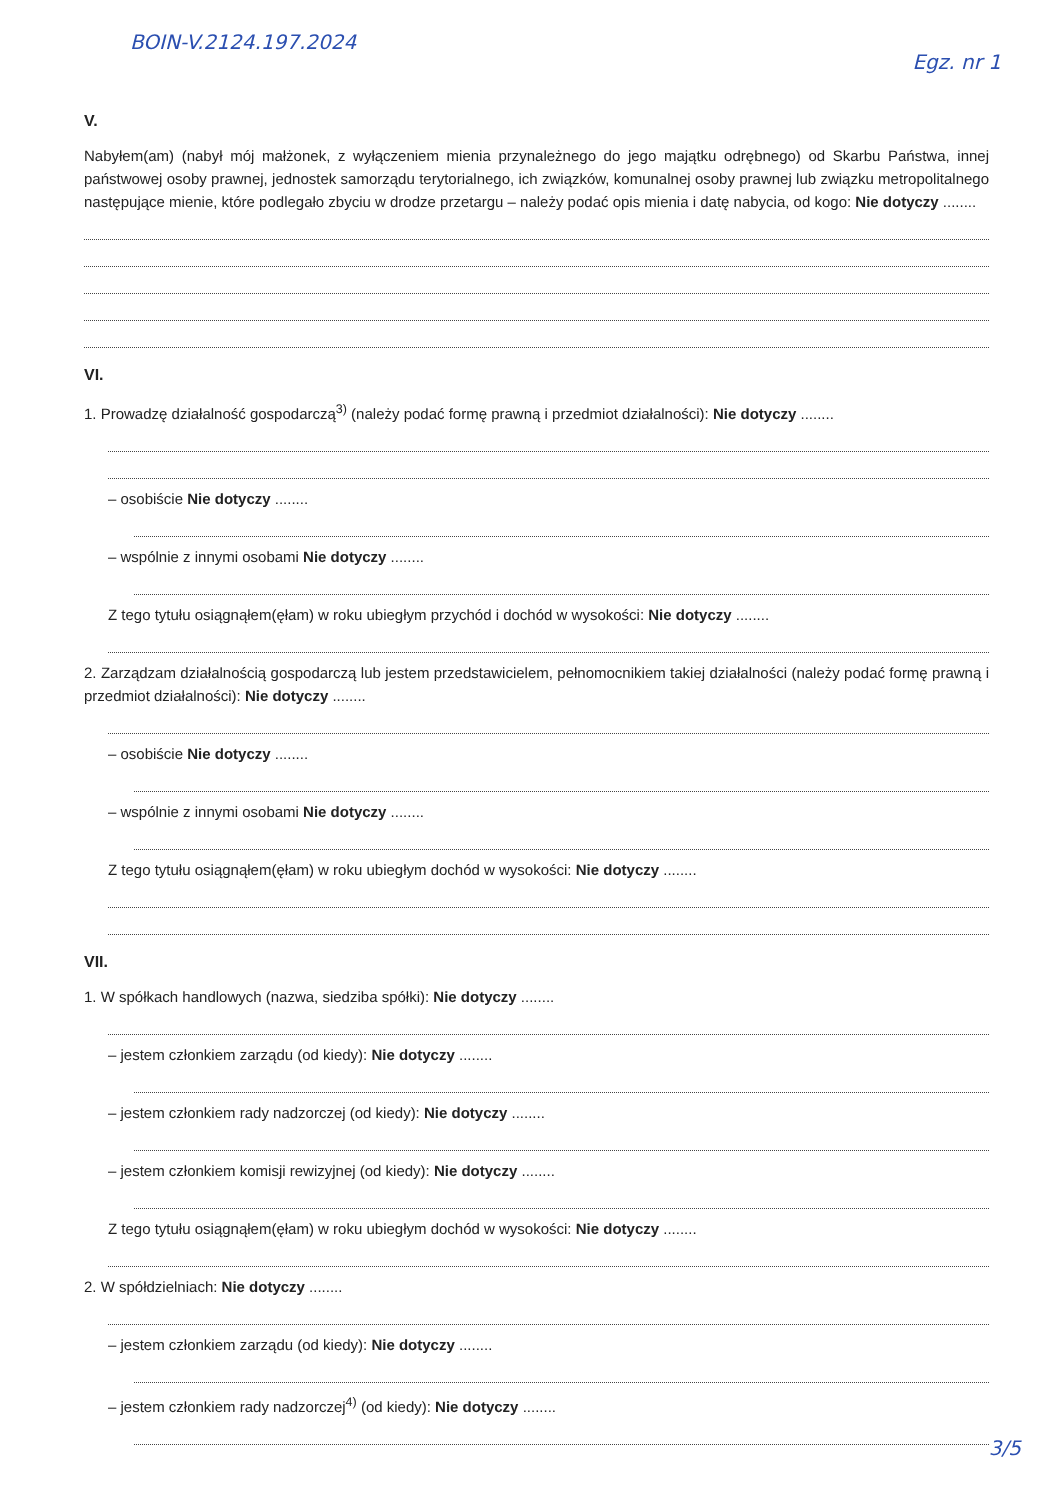BOIN-V.2124.197.2024
Egz. nr 1
V.
Nabyłem(am) (nabył mój małżonek, z wyłączeniem mienia przynależnego do jego majątku odrębnego) od Skarbu Państwa, innej państwowej osoby prawnej, jednostek samorządu terytorialnego, ich związków, komunalnej osoby prawnej lub związku metropolitalnego następujące mienie, które podlegało zbyciu w drodze przetargu – należy podać opis mienia i datę nabycia, od kogo: Nie dotyczy ........
VI.
1. Prowadzę działalność gospodarczą<sup>3)</sup> (należy podać formę prawną i przedmiot działalności): Nie dotyczy ........
– osobiście Nie dotyczy ........
– wspólnie z innymi osobami Nie dotyczy ........
Z tego tytułu osiągnąłem(ęłam) w roku ubiegłym przychód i dochód w wysokości: Nie dotyczy ........
2. Zarządzam działalnością gospodarczą lub jestem przedstawicielem, pełnomocnikiem takiej działalności (należy podać formę prawną i przedmiot działalności): Nie dotyczy ........
– osobiście Nie dotyczy ........
– wspólnie z innymi osobami Nie dotyczy ........
Z tego tytułu osiągnąłem(ęłam) w roku ubiegłym dochód w wysokości: Nie dotyczy ........
VII.
1. W spółkach handlowych (nazwa, siedziba spółki): Nie dotyczy ........
– jestem członkiem zarządu (od kiedy): Nie dotyczy ........
– jestem członkiem rady nadzorczej (od kiedy): Nie dotyczy ........
– jestem członkiem komisji rewizyjnej (od kiedy): Nie dotyczy ........
Z tego tytułu osiągnąłem(ęłam) w roku ubiegłym dochód w wysokości: Nie dotyczy ........
2. W spółdzielniach: Nie dotyczy ........
– jestem członkiem zarządu (od kiedy): Nie dotyczy ........
– jestem członkiem rady nadzorczej<sup>4)</sup> (od kiedy): Nie dotyczy ........
3/5